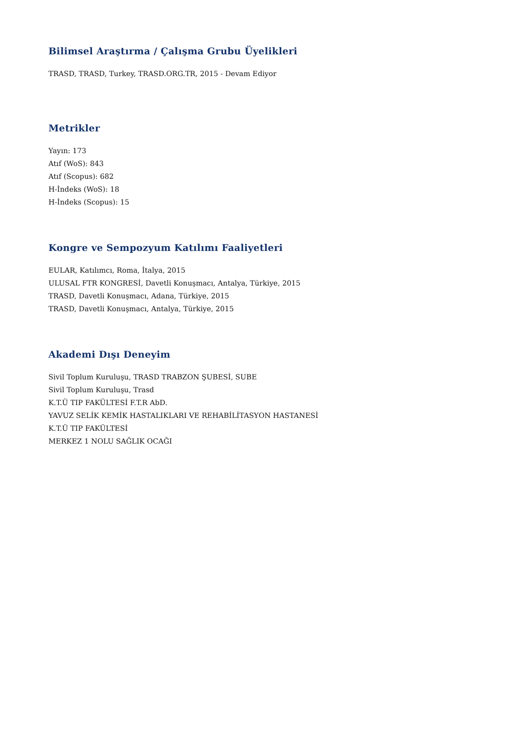Bilimsel Araştırma / Çalışma Grubu Üyelikleri
TRASD, TRASD, Turkey, TRASD.ORG.TR, 2015 - Devam Ediyor
Metrikler
Yayın: 173
Atıf (WoS): 843
Atıf (Scopus): 682
H-İndeks (WoS): 18
H-İndeks (Scopus): 15
Kongre ve Sempozyum Katılımı Faaliyetleri
EULAR, Katılımcı, Roma, İtalya, 2015
ULUSAL FTR KONGRESİ, Davetli Konuşmacı, Antalya, Türkiye, 2015
TRASD, Davetli Konuşmacı, Adana, Türkiye, 2015
TRASD, Davetli Konuşmacı, Antalya, Türkiye, 2015
Akademi Dışı Deneyim
Sivil Toplum Kuruluşu, TRASD TRABZON ŞUBESİ, SUBE
Sivil Toplum Kuruluşu, Trasd
K.T.Ü TIP FAKÜLTESİ F.T.R AbD.
YAVUZ SELİK KEMİK HASTALIKLARI VE REHABİLİTASYON HASTANESİ
K.T.Ü TIP FAKÜLTESİ
MERKEZ 1 NOLU SAĞLIK OCAĞI